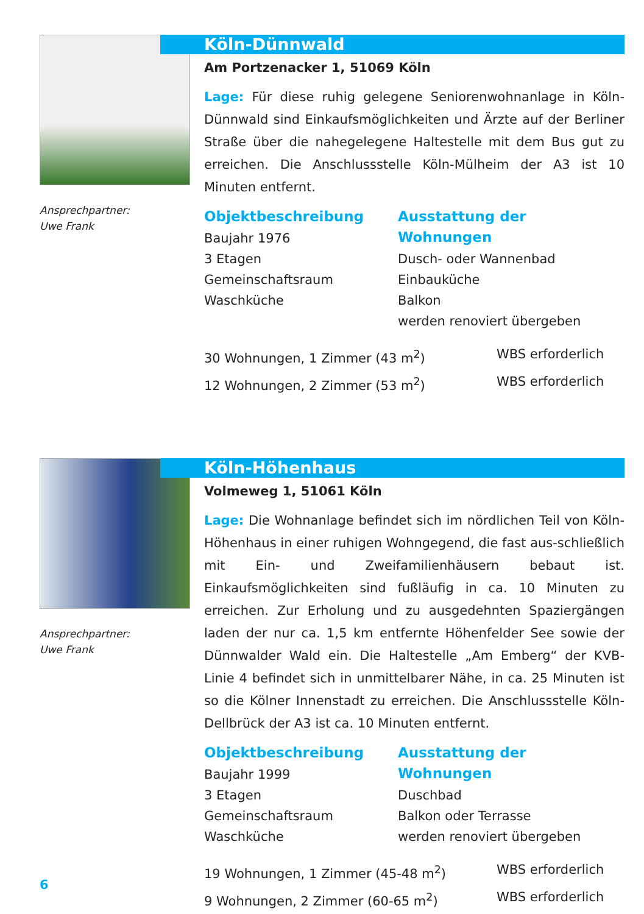Ansprechpartner:
Uwe Frank
Köln-Dünnwald
Am Portzenacker 1, 51069 Köln
Lage: Für diese ruhig gelegene Seniorenwohnanlage in Köln-Dünnwald sind Einkaufsmöglichkeiten und Ärzte auf der Berliner Straße über die nahegelegene Haltestelle mit dem Bus gut zu erreichen. Die Anschlussstelle Köln-Mülheim der A3 ist 10 Minuten entfernt.
Objektbeschreibung
Baujahr 1976
3 Etagen
Gemeinschaftsraum
Waschküche
Ausstattung der Wohnungen
Dusch- oder Wannenbad
Einbauküche
Balkon
werden renoviert übergeben
30 Wohnungen, 1 Zimmer (43 m<sup>2</sup>) WBS erforderlich
12 Wohnungen, 2 Zimmer (53 m<sup>2</sup>) WBS erforderlich
Ansprechpartner:
Uwe Frank
Köln-Höhenhaus
Volmeweg 1, 51061 Köln
Lage: Die Wohnanlage befindet sich im nördlichen Teil von Köln-Höhenhaus in einer ruhigen Wohngegend, die fast aus-schließlich mit Ein- und Zweifamilienhäusern bebaut ist. Einkaufsmöglichkeiten sind fußläufig in ca. 10 Minuten zu erreichen. Zur Erholung und zu ausgedehnten Spaziergängen laden der nur ca. 1,5 km entfernte Höhenfelder See sowie der Dünnwalder Wald ein. Die Haltestelle „Am Emberg“ der KVB-Linie 4 befindet sich in unmittelbarer Nähe, in ca. 25 Minuten ist so die Kölner Innenstadt zu erreichen. Die Anschlussstelle Köln-Dellbrück der A3 ist ca. 10 Minuten entfernt.
Objektbeschreibung
Baujahr 1999
3 Etagen
Gemeinschaftsraum
Waschküche
Ausstattung der Wohnungen
Duschbad
Balkon oder Terrasse
werden renoviert übergeben
19 Wohnungen, 1 Zimmer (45-48 m<sup>2</sup>) WBS erforderlich
9 Wohnungen, 2 Zimmer (60-65 m<sup>2</sup>) WBS erforderlich
6